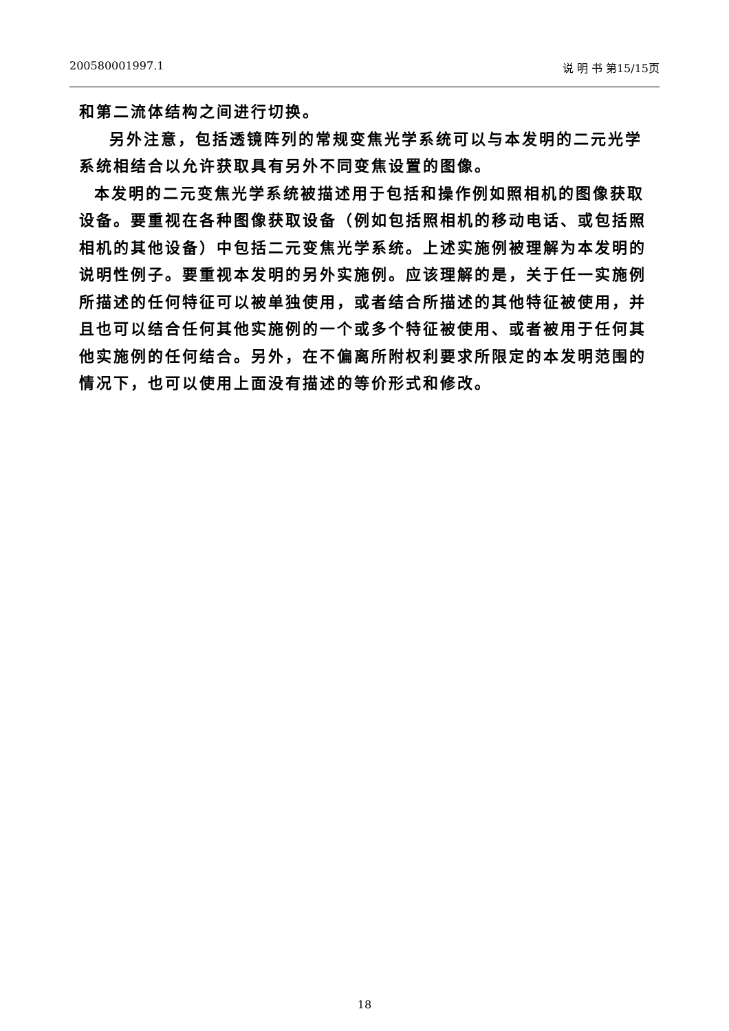200580001997.1 说 明 书 第15/15页
和第二流体结构之间进行切换。
另外注意，包括透镜阵列的常规变焦光学系统可以与本发明的二元光学系统相结合以允许获取具有另外不同变焦设置的图像。
本发明的二元变焦光学系统被描述用于包括和操作例如照相机的图像获取设备。要重视在各种图像获取设备（例如包括照相机的移动电话、或包括照相机的其他设备）中包括二元变焦光学系统。上述实施例被理解为本发明的说明性例子。要重视本发明的另外实施例。应该理解的是，关于任一实施例所描述的任何特征可以被单独使用，或者结合所描述的其他特征被使用，并且也可以结合任何其他实施例的一个或多个特征被使用、或者被用于任何其他实施例的任何结合。另外，在不偏离所附权利要求所限定的本发明范围的情况下，也可以使用上面没有描述的等价形式和修改。
18